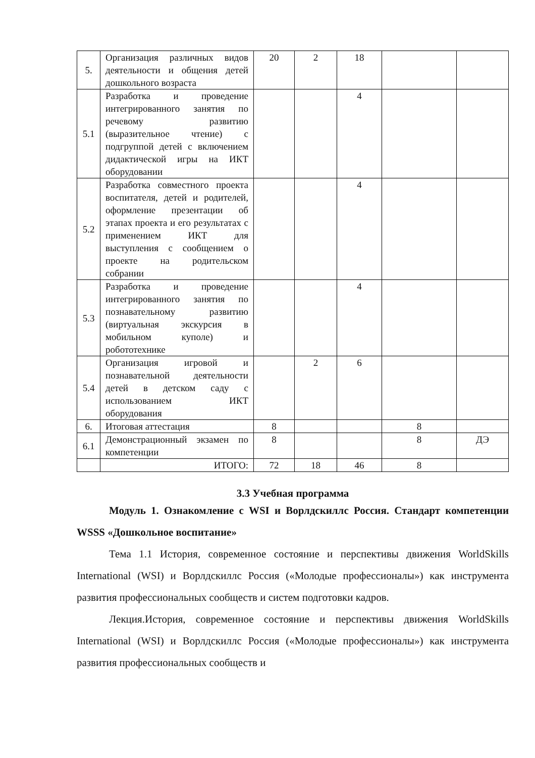| 5. | Организация различных видов деятельности и общения детей дошкольного возраста | 20 | 2 | 18 | | |
| 5.1 | Разработка и проведение интегрированного занятия по речевому развитию (выразительное чтение) с подгруппой детей с включением дидактической игры на ИКТ оборудовании | | | 4 | | |
| 5.2 | Разработка совместного проекта воспитателя, детей и родителей, оформление презентации об этапах проекта и его результатах с применением ИКТ для выступления с сообщением о проекте на родительском собрании | | | 4 | | |
| 5.3 | Разработка и проведение интегрированного занятия по познавательному развитию (виртуальная экскурсия в мобильном куполе) и робототехнике | | | 4 | | |
| 5.4 | Организация игровой и познавательной деятельности детей в детском саду с использованием ИКТ оборудования | | 2 | 6 | | |
| 6. | Итоговая аттестация | 8 | | | 8 | |
| 6.1 | Демонстрационный экзамен по компетенции | 8 | | | 8 | ДЭ |
| | ИТОГО: | 72 | 18 | 46 | 8 | |
3.3 Учебная программа
Модуль 1. Ознакомление с WSI и Ворлдскиллс Россия. Стандарт компетенции WSSS «Дошкольное воспитание»
Тема 1.1 История, современное состояние и перспективы движения WorldSkills International (WSI) и Ворлдскиллс Россия («Молодые профессионалы») как инструмента развития профессиональных сообществ и систем подготовки кадров.
Лекция.История, современное состояние и перспективы движения WorldSkills International (WSI) и Ворлдскиллс Россия («Молодые профессионалы») как инструмента развития профессиональных сообществ и